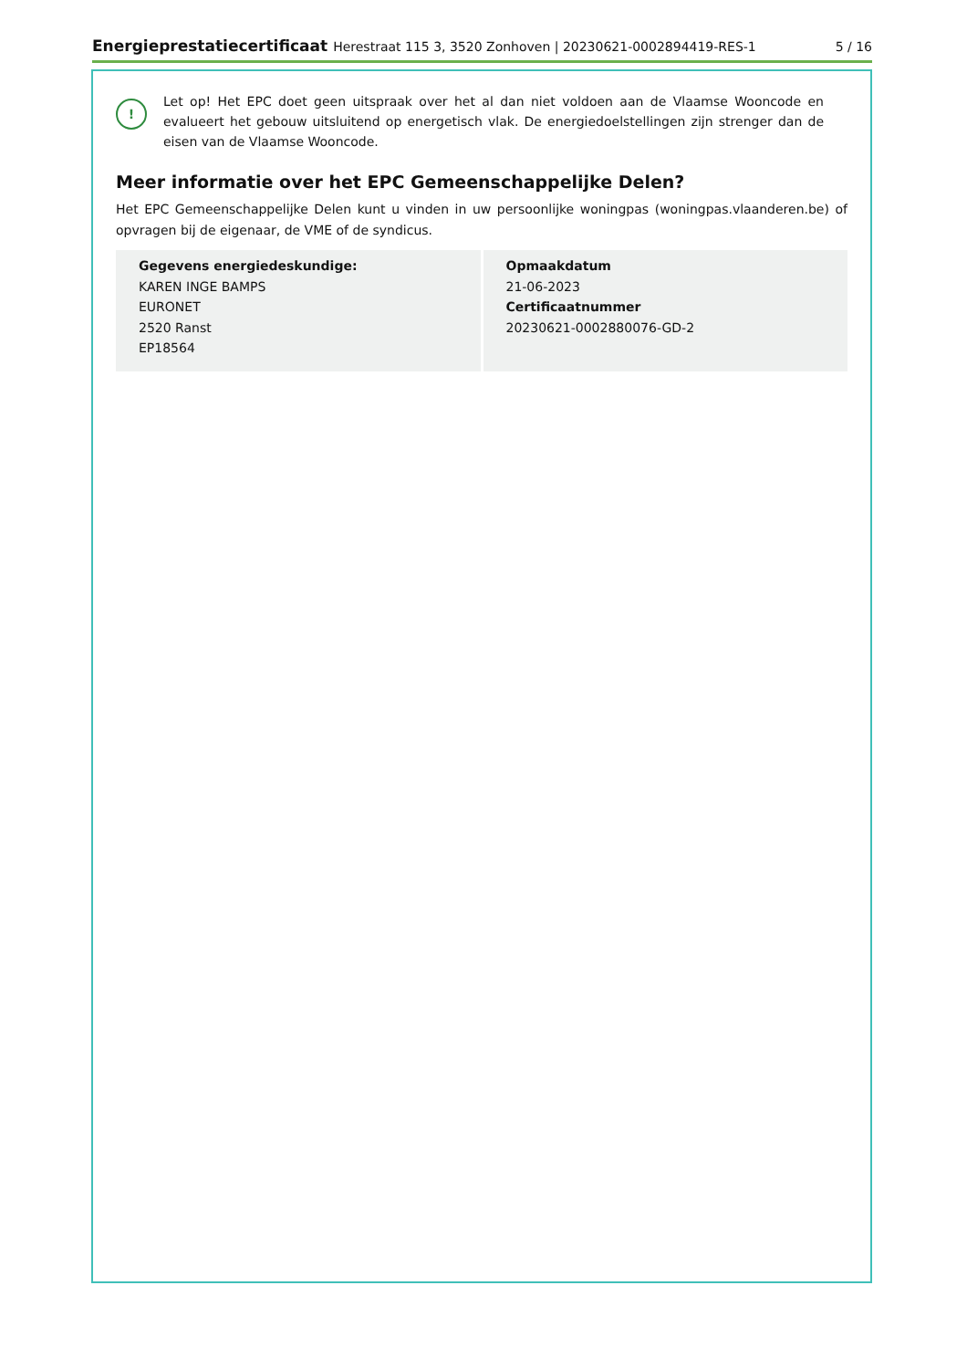Energieprestatiecertificaat Herestraat 115 3, 3520 Zonhoven | 20230621-0002894419-RES-1 5 / 16
!
Let op! Het EPC doet geen uitspraak over het al dan niet voldoen aan de Vlaamse Wooncode en evalueert het gebouw uitsluitend op energetisch vlak. De energiedoelstellingen zijn strenger dan de eisen van de Vlaamse Wooncode.
Meer informatie over het EPC Gemeenschappelijke Delen?
Het EPC Gemeenschappelijke Delen kunt u vinden in uw persoonlijke woningpas (woningpas.vlaanderen.be) of opvragen bij de eigenaar, de VME of de syndicus.
Gegevens energiedeskundige:
KAREN INGE BAMPS
EURONET
2520 Ranst
EP18564
Opmaakdatum
21-06-2023
Certificaatnummer
20230621-0002880076-GD-2